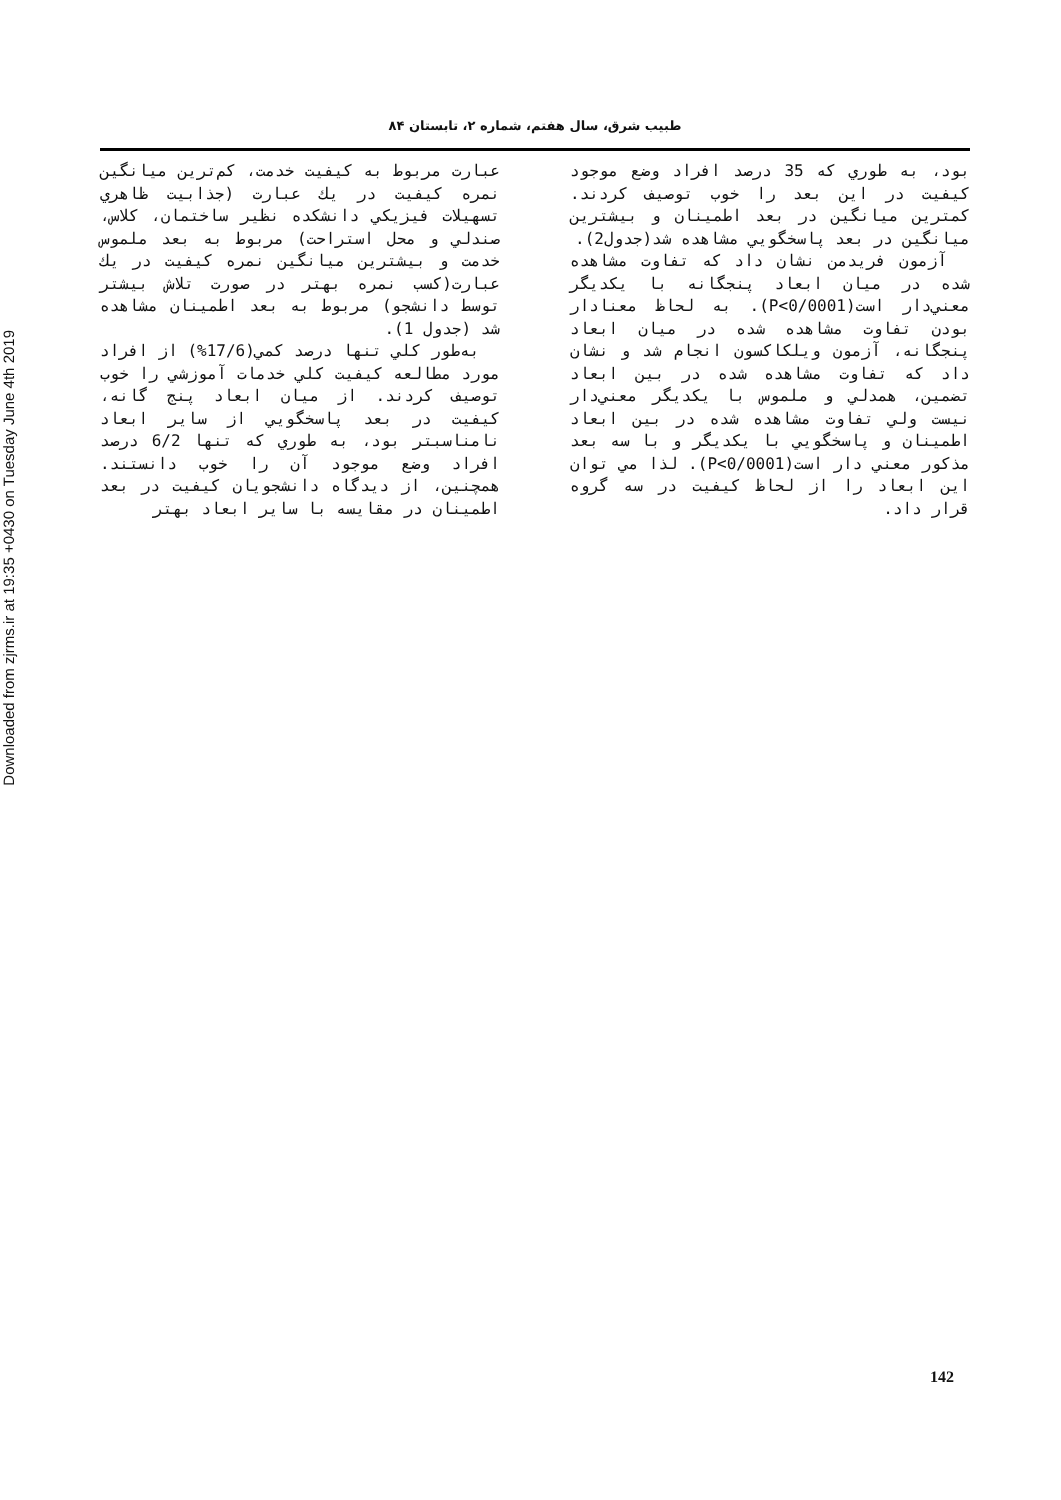Downloaded from zjrms.ir at 19:35 +0430 on Tuesday June 4th 2019
طبيب شرق، سال هفتم، شماره ۲، تابستان ۸۴
عبارت مربوط به كيفيت خدمت، كم‌ترين ميانگين نمره كيفيت در يك عبارت (جذابيت ظاهري تسهيلات فيزيكي دانشكده نظير ساختمان، كلاس، صندلي و محل استراحت) مربوط به بعد ملموس خدمت و بيشترين ميانگين نمره كيفيت در يك عبارت(كسب نمره بهتر در صورت تلاش بيشتر توسط دانشجو) مربوط به بعد اطمينان مشاهده شد (جدول 1).
به‌طور كلي تنها درصد كمي(17/6%) از افراد مورد مطالعه كيفيت كلي خدمات آموزشي را خوب توصيف كردند. از ميان ابعاد پنج گانه، كيفيت در بعد پاسخگويي از ساير ابعاد نامناسبتر بود، به طوري كه تنها 6/2 درصد افراد وضع موجود آن را خوب دانستند. همچنين، از ديدگاه دانشجويان كيفيت در بعد اطمينان در مقايسه با ساير ابعاد بهتر
بود، به طوري كه 35 درصد افراد وضع موجود كيفيت در اين بعد را خوب توصيف كردند. كمترين ميانگين در بعد اطمينان و بيشترين ميانگين در بعد پاسخگويي مشاهده شد(جدول2).
آزمون فريدمن نشان داد كه تفاوت مشاهده شده در ميان ابعاد پنجگانه با يكديگر معني‌دار است(P<0/0001). به لحاظ معنادار بودن تفاوت مشاهده شده در ميان ابعاد پنجگانه، آزمون ويلكاكسون انجام شد و نشان داد كه تفاوت مشاهده شده در بين ابعاد تضمين، همدلي و ملموس با يكديگر معني‌دار نيست ولي تفاوت مشاهده شده در بين ابعاد اطمينان و پاسخگويي با يكديگر و با سه بعد مذكور معني دار است(P<0/0001). لذا مي توان اين ابعاد را از لحاظ كيفيت در سه گروه قرار داد.
142